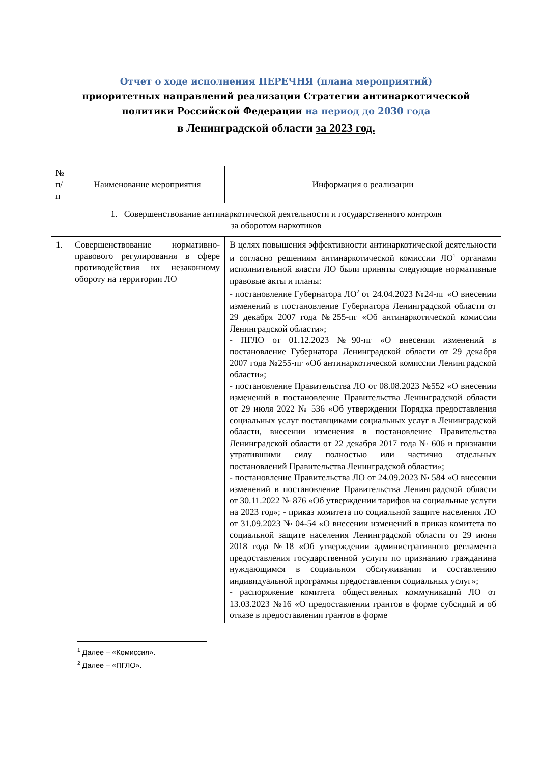Отчет о ходе исполнения ПЕРЕЧНЯ (плана мероприятий)
приоритетных направлений реализации Стратегии антинаркотической
политики Российской Федерации на период до 2030 года
в Ленинградской области за 2023 год.
| № п/п | Наименование мероприятия | Информация о реализации |
| --- | --- | --- |
| 1. Совершенствование антинаркотической деятельности и государственного контроля за оборотом наркотиков | | |
| 1. | Совершенствование нормативно-правового регулирования в сфере противодействия их незаконному обороту на территории ЛО | В целях повышения эффективности антинаркотической деятельности и согласно решениям антинаркотической комиссии ЛО<sup>1</sup> органами исполнительной власти ЛО были приняты следующие нормативные правовые акты и планы: - постановление Губернатора ЛО<sup>2</sup> от 24.04.2023 №24-пг «О внесении изменений в постановление Губернатора Ленинградской области от 29 декабря 2007 года №255-пг «Об антинаркотической комиссии Ленинградской области»; - ПГЛО от 01.12.2023 №90-пг «О внесении изменений в постановление Губернатора Ленинградской области от 29 декабря 2007 года №255-пг «Об антинаркотической комиссии Ленинградской области»; - постановление Правительства ЛО от 08.08.2023 №552 «О внесении изменений в постановление Правительства Ленинградской области от 29 июля 2022 № 536 «Об утверждении Порядка предоставления социальных услуг поставщиками социальных услуг в Ленинградской области, внесении изменения в постановление Правительства Ленинградской области от 22 декабря 2017 года № 606 и признании утратившими силу полностью или частично отдельных постановлений Правительства Ленинградской области»; - постановление Правительства ЛО от 24.09.2023 № 584 «О внесении изменений в постановление Правительства Ленинградской области от 30.11.2022 № 876 «Об утверждении тарифов на социальные услуги на 2023 год»; - приказ комитета по социальной защите населения ЛО от 31.09.2023 № 04-54 «О внесении изменений в приказ комитета по социальной защите населения Ленинградской области от 29 июня 2018 года №18 «Об утверждении административного регламента предоставления государственной услуги по признанию гражданина нуждающимся в социальном обслуживании и составлению индивидуальной программы предоставления социальных услуг»; - распоряжение комитета общественных коммуникаций ЛО от 13.03.2023 №16 «О предоставлении грантов в форме субсидий и об отказе в предоставлении грантов в форме |
<sup>1</sup> Далее – «Комиссия».
<sup>2</sup> Далее – «ПГЛО».